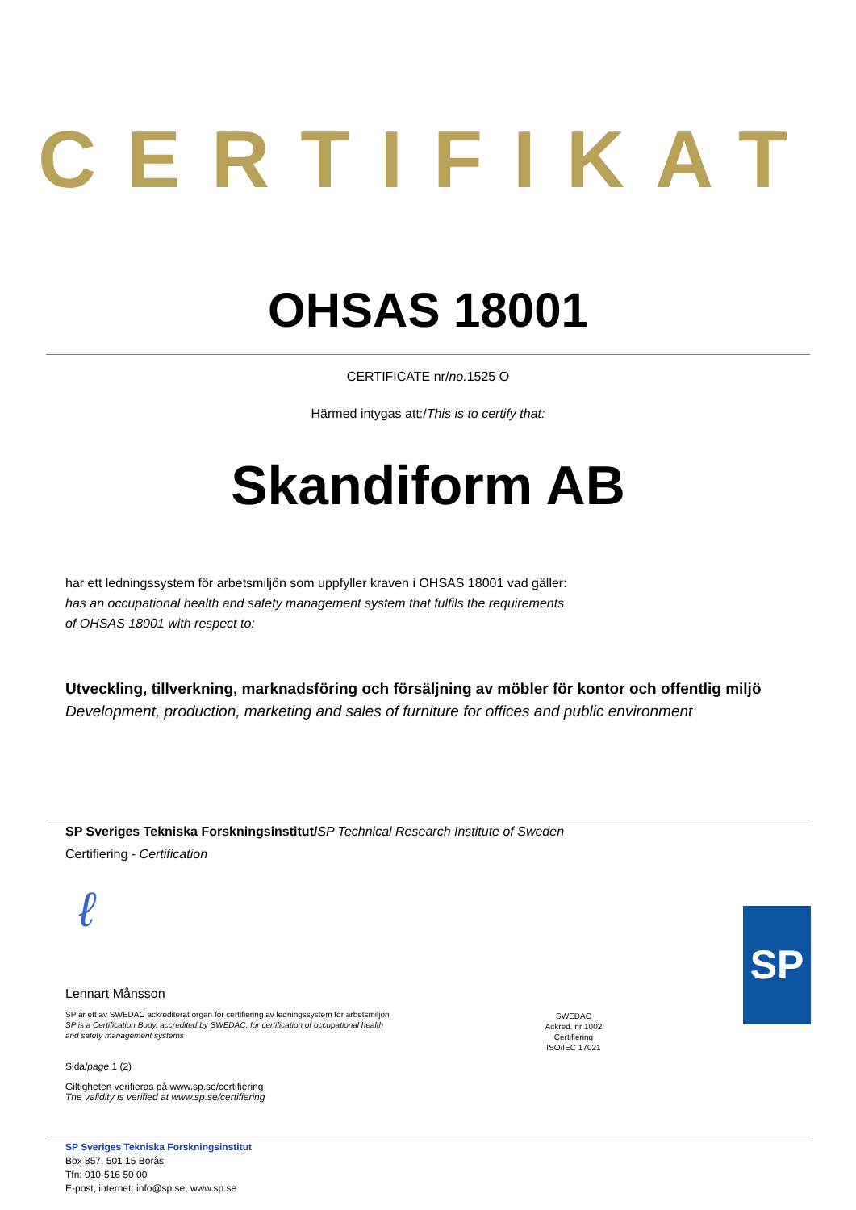CERTIFIKAT
OHSAS 18001
CERTIFICATE nr/no. 1525 O
Härmed intygas att:/This is to certify that:
Skandiform AB
har ett ledningssystem för arbetsmiljön som uppfyller kraven i OHSAS 18001 vad gäller:
has an occupational health and safety management system that fulfils the requirements
of OHSAS 18001 with respect to:
Utveckling, tillverkning, marknadsföring och försäljning av möbler för kontor och offentlig miljö
Development, production, marketing and sales of furniture for offices and public environment
SP Sveriges Tekniska Forskningsinstitut/SP Technical Research Institute of Sweden
Certifiering - Certification
ℓ
Lennart Månsson
SP är ett av SWEDAC ackrediterat organ för certifiering av ledningssystem för arbetsmiljön
SP is a Certification Body, accredited by SWEDAC, for certification of occupational health
and safety management systems
Sida/page 1 (2)
Giltigheten verifieras på www.sp.se/certifiering
The validity is verified at www.sp.se/certifiering
SWEDAC
Ackred. nr 1002
Certifiering
ISO/IEC 17021
SP
SP Sveriges Tekniska Forskningsinstitut
Box 857, 501 15 Borås
Tfn: 010-516 50 00
E-post, internet: info@sp.se, www.sp.se